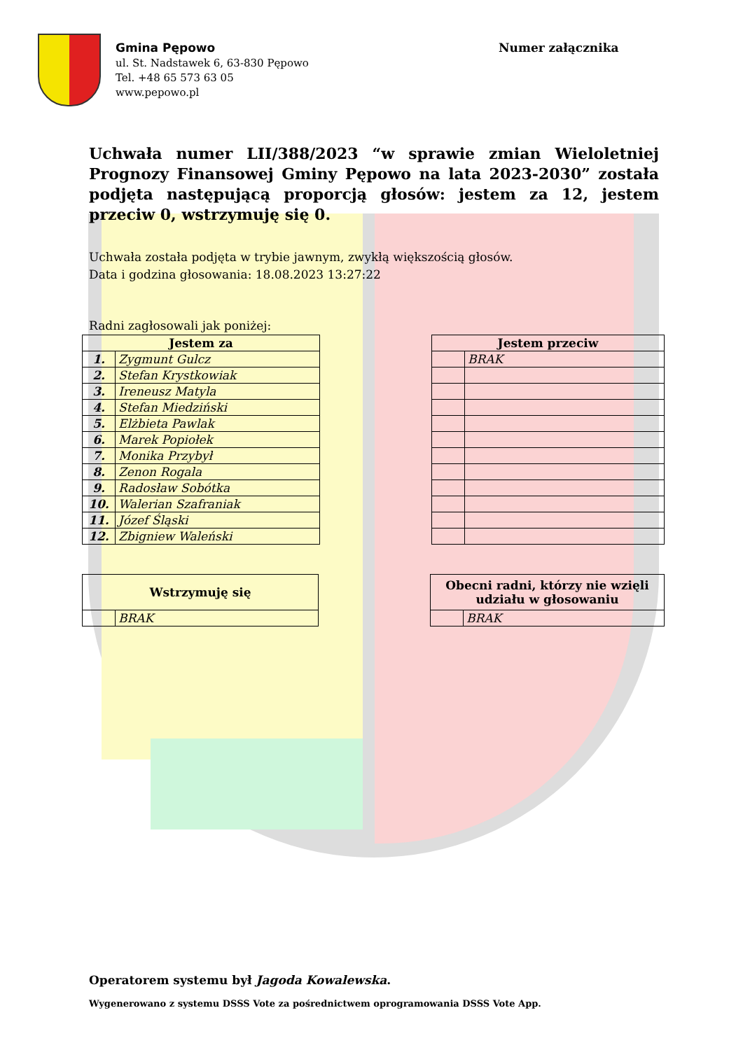Gmina Pępowo
ul. St. Nadstawek 6, 63-830 Pępowo
Tel. +48 65 573 63 05
www.pepowo.pl
Numer załącznika
Uchwała numer LII/388/2023 “w sprawie zmian Wieloletniej Prognozy Finansowej Gminy Pępowo na lata 2023-2030” została podjęta następującą proporcją głosów: jestem za 12, jestem przeciw 0, wstrzymuję się 0.
Uchwała została podjęta w trybie jawnym, zwykłą większością głosów.
Data i godzina głosowania: 18.08.2023 13:27:22
Radni zagłosowali jak poniżej:
| Jestem za | |
| --- | --- |
| 1. | Zygmunt Gulcz |
| 2. | Stefan Krystkowiak |
| 3. | Ireneusz Matyla |
| 4. | Stefan Miedziński |
| 5. | Elżbieta Pawlak |
| 6. | Marek Popiołek |
| 7. | Monika Przybył |
| 8. | Zenon Rogala |
| 9. | Radosław Sobótka |
| 10. | Walerian Szafraniak |
| 11. | Józef Śląski |
| 12. | Zbigniew Waleński |
| Jestem przeciw | |
| --- | --- |
| | BRAK |
| Wstrzymuję się | |
| --- | --- |
| | BRAK |
| Obecni radni, którzy nie wzięli udziału w głosowaniu | |
| --- | --- |
| | BRAK |
Operatorem systemu był Jagoda Kowalewska.
Wygenerowano z systemu DSSS Vote za pośrednictwem oprogramowania DSSS Vote App.